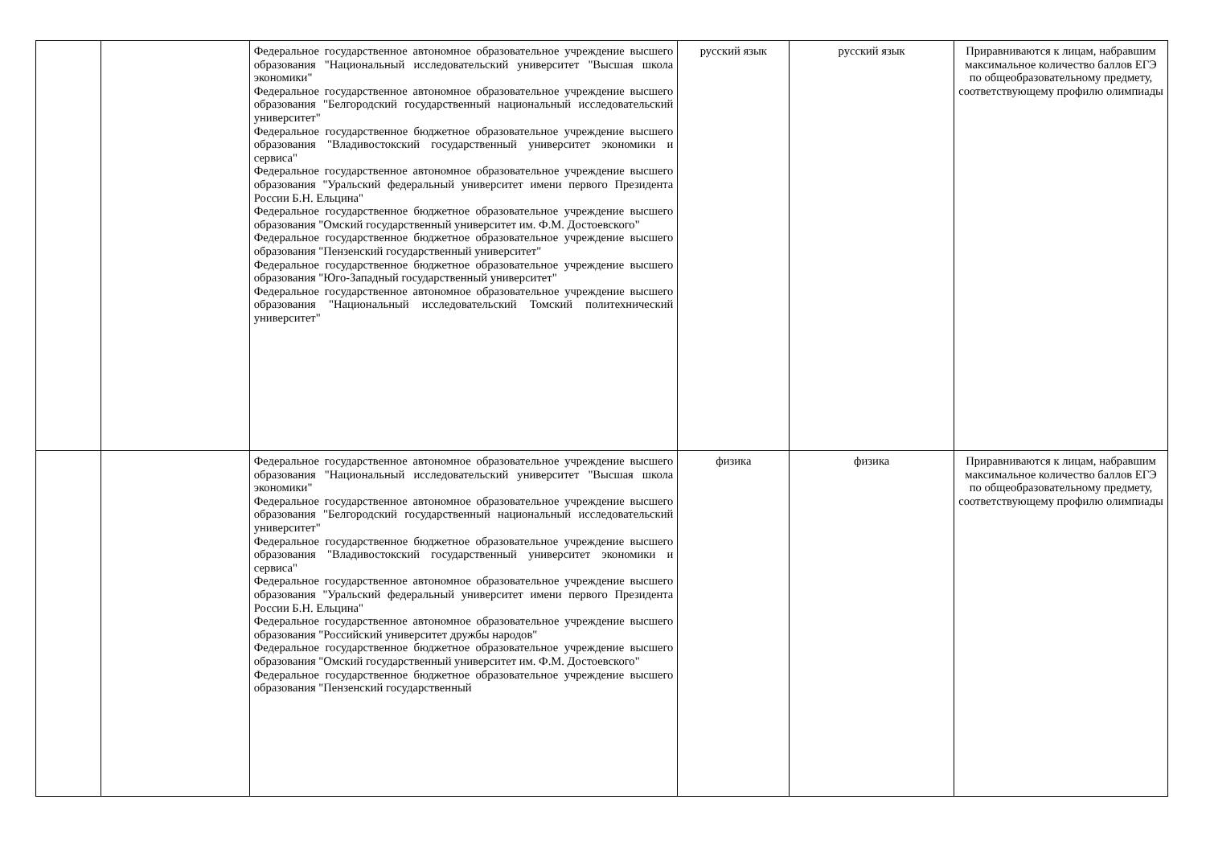| | | Федеральное государственное автономное образовательное учреждение высшего образования "Национальный исследовательский университет "Высшая школа экономики" Федеральное государственное автономное образовательное учреждение высшего образования "Белгородский государственный национальный исследовательский университет" Федеральное государственное бюджетное образовательное учреждение высшего образования "Владивостокский государственный университет экономики и сервиса" Федеральное государственное автономное образовательное учреждение высшего образования "Уральский федеральный университет имени первого Президента России Б.Н. Ельцина" Федеральное государственное бюджетное образовательное учреждение высшего образования "Омский государственный университет им. Ф.М. Достоевского" Федеральное государственное бюджетное образовательное учреждение высшего образования "Пензенский государственный университет" Федеральное государственное бюджетное образовательное учреждение высшего образования "Юго-Западный государственный университет" Федеральное государственное автономное образовательное учреждение высшего образования "Национальный исследовательский Томский политехнический университет" | русский язык | русский язык | Приравниваются к лицам, набравшим максимальное количество баллов ЕГЭ по общеобразовательному предмету, соответствующему профилю олимпиады |
| | | Федеральное государственное автономное образовательное учреждение высшего образования "Национальный исследовательский университет "Высшая школа экономики" Федеральное государственное автономное образовательное учреждение высшего образования "Белгородский государственный национальный исследовательский университет" Федеральное государственное бюджетное образовательное учреждение высшего образования "Владивостокский государственный университет экономики и сервиса" Федеральное государственное автономное образовательное учреждение высшего образования "Уральский федеральный университет имени первого Президента России Б.Н. Ельцина" Федеральное государственное автономное образовательное учреждение высшего образования "Российский университет дружбы народов" Федеральное государственное бюджетное образовательное учреждение высшего образования "Омский государственный университет им. Ф.М. Достоевского" Федеральное государственное бюджетное образовательное учреждение высшего образования "Пензенский государственный | физика | физика | Приравниваются к лицам, набравшим максимальное количество баллов ЕГЭ по общеобразовательному предмету, соответствующему профилю олимпиады |